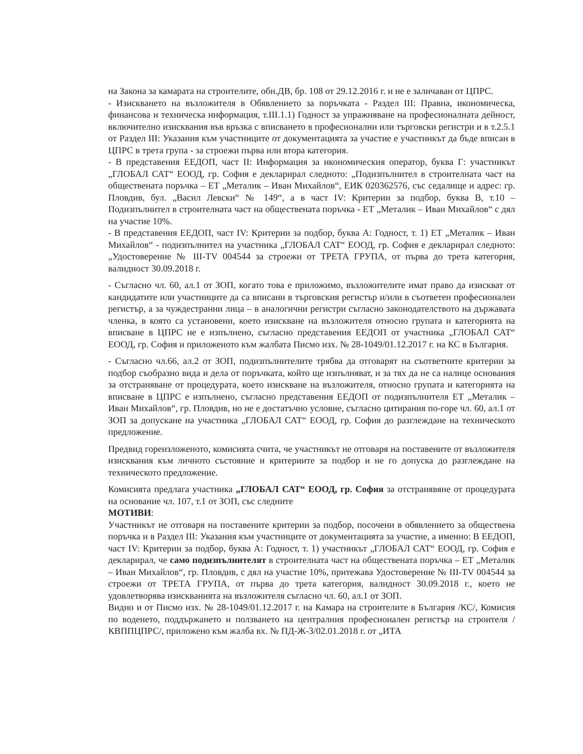на Закона за камарата на строителите, обн.ДВ, бр. 108 от 29.12.2016 г. и не е заличаван от ЦПРС.
- Изискването на възложителя в Обявлението за поръчката - Раздел III: Правна, икономическа, финансова и техническа информация, т.III.1.1) Годност за упражняване на професионалната дейност, включително изисквания във връзка с вписването в професионални или търговски регистри и в т.2.5.1 от Раздел III: Указания към участниците от документацията за участие е участникът да бъде вписан в ЦПРС в трета група - за строежи първа или втора категория.
- В представения ЕЕДОП, част II: Информация за икономическия оператор, буква Г: участникът „ГЛОБАЛ САТ“ ЕООД, гр. София е декларирал следното: „Подизпълнител в строителната част на обществената поръчка – ЕТ „Металик – Иван Михайлов“, ЕИК 020362576, със седалище и адрес: гр. Пловдив, бул. „Васил Левски“ № 149“, а в част IV: Критерии за подбор, буква В, т.10 – Подизпълнител в строителната част на обществената поръчка - ЕТ „Металик – Иван Михайлов“ с дял на участие 10%.
- В представения ЕЕДОП, част IV: Критерии за подбор, буква А: Годност, т. 1) ЕТ „Металик – Иван Михайлов“ - подизпълнител на участника „ГЛОБАЛ САТ“ ЕООД, гр. София е декларирал следното: „Удостоверение № III-TV 004544 за строежи от ТРЕТА ГРУПА, от първа до трета категория, валидност 30.09.2018 г.
- Съгласно чл. 60, ал.1 от ЗОП, когато това е приложимо, възложителите имат право да изискват от кандидатите или участниците да са вписани в търговския регистър и/или в съответен професионален регистър, а за чуждестранни лица – в аналогични регистри съгласно законодателството на държавата членка, в която са установени, което изискване на възложителя относно групата и категорията на вписване в ЦПРС не е изпълнено, съгласно представения ЕЕДОП от участника „ГЛОБАЛ САТ“ ЕООД, гр. София и приложеното към жалбата Писмо изх. № 28-1049/01.12.2017 г. на КС в България.
- Съгласно чл.66, ал.2 от ЗОП, подизпълнителите трябва да отговарят на съответните критерии за подбор съобразно вида и дела от поръчката, който ще изпълняват, и за тях да не са налице основания за отстраняване от процедурата, което изискване на възложителя, относно групата и категорията на вписване в ЦПРС е изпълнено, съгласно представения ЕЕДОП от подизпълнителя ЕТ „Металик – Иван Михайлов“, гр. Пловдив, но не е достатъчно условие, съгласно цитирания по-горе чл. 60, ал.1 от ЗОП за допускане на участника „ГЛОБАЛ САТ“ ЕООД, гр. София до разглеждане на техническото предложение.
Предвид гореизложеното, комисията счита, че участникът не отговаря на поставените от възложителя изисквания към личното състояние и критериите за подбор и не го допуска до разглеждане на техническото предложение.
Комисията предлага участника „ГЛОБАЛ САТ“ ЕООД, гр. София за отстранявяне от процедурата на основание чл. 107, т.1 от ЗОП, със следните
МОТИВИ:
Участникът не отговаря на поставените критерии за подбор, посочени в обявлението за обществена поръчка и в Раздел III: Указания към участниците от документацията за участие, а именно: В ЕЕДОП, част IV: Критерии за подбор, буква А: Годност, т. 1) участникът „ГЛОБАЛ САТ“ ЕООД, гр. София е декларирал, че само подизпълнителят в строителната част на обществената поръчка – ЕТ „Металик – Иван Михайлов“, гр. Пловдив, с дял на участие 10%, притежава Удостоверение № III-TV 004544 за строежи от ТРЕТА ГРУПА, от първа до трета категория, валидност 30.09.2018 г., което не удовлетворява изискванията на възложителя съгласно чл. 60, ал.1 от ЗОП.
Видно и от Писмо изх. № 28-1049/01.12.2017 г. на Камара на строителите в България /КС/, Комисия по воденето, поддържането и ползването на централния професионален регистър на строителя /КВППЦПРС/, приложено към жалба вх. № ПД-Ж-3/02.01.2018 г. от „ИТА